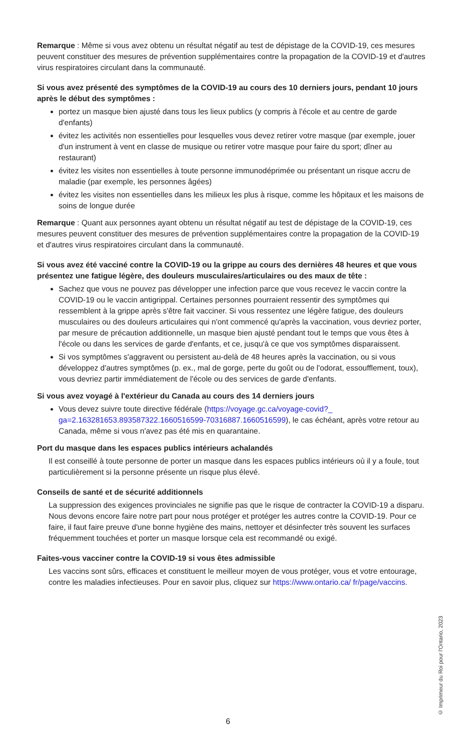Remarque : Même si vous avez obtenu un résultat négatif au test de dépistage de la COVID-19, ces mesures peuvent constituer des mesures de prévention supplémentaires contre la propagation de la COVID-19 et d'autres virus respiratoires circulant dans la communauté.
Si vous avez présenté des symptômes de la COVID-19 au cours des 10 derniers jours, pendant 10 jours après le début des symptômes :
portez un masque bien ajusté dans tous les lieux publics (y compris à l'école et au centre de garde d'enfants)
évitez les activités non essentielles pour lesquelles vous devez retirer votre masque (par exemple, jouer d'un instrument à vent en classe de musique ou retirer votre masque pour faire du sport; dîner au restaurant)
évitez les visites non essentielles à toute personne immunodéprimée ou présentant un risque accru de maladie (par exemple, les personnes âgées)
évitez les visites non essentielles dans les milieux les plus à risque, comme les hôpitaux et les maisons de soins de longue durée
Remarque : Quant aux personnes ayant obtenu un résultat négatif au test de dépistage de la COVID-19, ces mesures peuvent constituer des mesures de prévention supplémentaires contre la propagation de la COVID-19 et d'autres virus respiratoires circulant dans la communauté.
Si vous avez été vacciné contre la COVID-19 ou la grippe au cours des dernières 48 heures et que vous présentez une fatigue légère, des douleurs musculaires/articulaires ou des maux de tête :
Sachez que vous ne pouvez pas développer une infection parce que vous recevez le vaccin contre la COVID-19 ou le vaccin antigrippal. Certaines personnes pourraient ressentir des symptômes qui ressemblent à la grippe après s'être fait vacciner. Si vous ressentez une légère fatigue, des douleurs musculaires ou des douleurs articulaires qui n'ont commencé qu'après la vaccination, vous devriez porter, par mesure de précaution additionnelle, un masque bien ajusté pendant tout le temps que vous êtes à l'école ou dans les services de garde d'enfants, et ce, jusqu'à ce que vos symptômes disparaissent.
Si vos symptômes s'aggravent ou persistent au-delà de 48 heures après la vaccination, ou si vous développez d'autres symptômes (p. ex., mal de gorge, perte du goût ou de l'odorat, essoufflement, toux), vous devriez partir immédiatement de l'école ou des services de garde d'enfants.
Si vous avez voyagé à l'extérieur du Canada au cours des 14 derniers jours
Vous devez suivre toute directive fédérale (https://voyage.gc.ca/voyage-covid?_ ga=2.163281653.893587322.1660516599-70316887.1660516599), le cas échéant, après votre retour au Canada, même si vous n'avez pas été mis en quarantaine.
Port du masque dans les espaces publics intérieurs achalandés
Il est conseillé à toute personne de porter un masque dans les espaces publics intérieurs où il y a foule, tout particulièrement si la personne présente un risque plus élevé.
Conseils de santé et de sécurité additionnels
La suppression des exigences provinciales ne signifie pas que le risque de contracter la COVID-19 a disparu. Nous devons encore faire notre part pour nous protéger et protéger les autres contre la COVID-19. Pour ce faire, il faut faire preuve d'une bonne hygiène des mains, nettoyer et désinfecter très souvent les surfaces fréquemment touchées et porter un masque lorsque cela est recommandé ou exigé.
Faites-vous vacciner contre la COVID-19 si vous êtes admissible
Les vaccins sont sûrs, efficaces et constituent le meilleur moyen de vous protéger, vous et votre entourage, contre les maladies infectieuses. Pour en savoir plus, cliquez sur https://www.ontario.ca/ fr/page/vaccins.
6
© Imprimeur du Roi pour l'Ontario, 2023